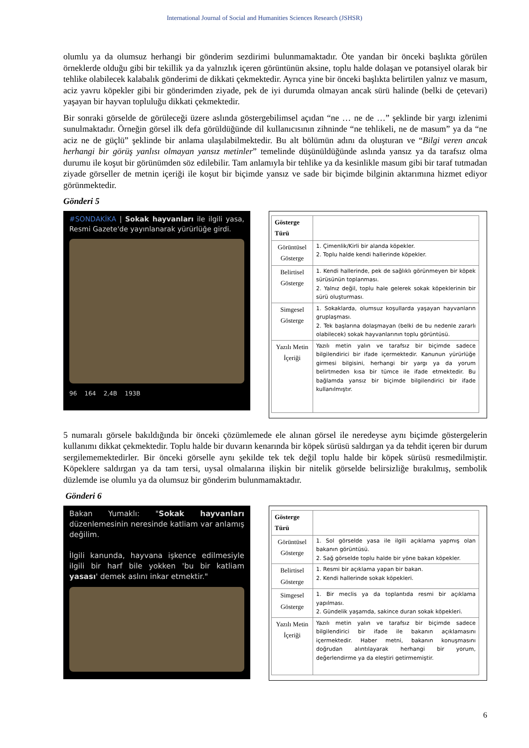International Journal of Social and Humanities Sciences Research (JSHSR)
olumlu ya da olumsuz herhangi bir gönderim sezdirimi bulunmamaktadır. Öte yandan bir önceki başlıkta görülen örneklerde olduğu gibi bir tekillik ya da yalnızlık içeren görüntünün aksine, toplu halde dolaşan ve potansiyel olarak bir tehlike olabilecek kalabalık gönderimi de dikkati çekmektedir. Ayrıca yine bir önceki başlıkta belirtilen yalnız ve masum, aciz yavru köpekler gibi bir gönderimden ziyade, pek de iyi durumda olmayan ancak sürü halinde (belki de çetevari) yaşayan bir hayvan topluluğu dikkati çekmektedir.
Bir sonraki görselde de görüleceği üzere aslında göstergebilimsel açıdan “ne … ne de …” şeklinde bir yargı izlenimi sunulmaktadır. Örneğin görsel ilk defa görüldüğünde dil kullanıcısının zihninde “ne tehlikeli, ne de masum” ya da “ne aciz ne de güçlü” şeklinde bir anlama ulaşılabilmektedir. Bu alt bölümün adını da oluşturan ve “Bilgi veren ancak herhangi bir görüş yanlısı olmayan yansız metinler” temelinde düşünüldüğünde aslında yansız ya da tarafsız olma durumu ile koşut bir görünümden söz edilebilir. Tam anlamıyla bir tehlike ya da kesinlikle masum gibi bir taraf tutmadan ziyade görseller de metnin içeriği ile koşut bir biçimde yansız ve sade bir biçimde bilginin aktarımına hizmet ediyor görünmektedir.
Gönderi 5
#SONDAKİKA | Sokak hayvanları ile ilgili yasa, Resmi Gazete'de yayınlanarak yürürlüğe girdi.
96 164 2,4B 193B
| Gösterge Türü | |
| --- | --- |
| Görüntüsel Gösterge | 1. Çimenlik/Kirli bir alanda köpekler. 2. Toplu halde kendi hallerinde köpekler. |
| Belirtisel Gösterge | 1. Kendi hallerinde, pek de sağlıklı görünmeyen bir köpek sürüsünün toplanması. 2. Yalnız değil, toplu hale gelerek sokak köpeklerinin bir sürü oluşturması. |
| Simgesel Gösterge | 1. Sokaklarda, olumsuz koşullarda yaşayan hayvanların gruplaşması. 2. Tek başlarına dolaşmayan (belki de bu nedenle zararlı olabilecek) sokak hayvanlarının toplu görüntüsü. |
| Yazılı Metin İçeriği | Yazılı metin yalın ve tarafsız bir biçimde sadece bilgilendirici bir ifade içermektedir. Kanunun yürürlüğe girmesi bilgisini, herhangi bir yargı ya da yorum belirtmeden kısa bir tümce ile ifade etmektedir. Bu bağlamda yansız bir biçimde bilgilendirici bir ifade kullanılmıştır. |
5 numaralı görsele bakıldığında bir önceki çözümlemede ele alınan görsel ile neredeyse aynı biçimde göstergelerin kullanımı dikkat çekmektedir. Toplu halde bir duvarın kenarında bir köpek sürüsü saldırgan ya da tehdit içeren bir durum sergilememektedirler. Bir önceki görselle aynı şekilde tek tek değil toplu halde bir köpek sürüsü resmedilmiştir. Köpeklere saldırgan ya da tam tersi, uysal olmalarına ilişkin bir nitelik görselde belirsizliğe bırakılmış, sembolik düzlemde ise olumlu ya da olumsuz bir gönderim bulunmamaktadır.
Gönderi 6
Bakan Yumaklı: "Sokak hayvanları düzenlemesinin neresinde katliam var anlamış değilim.
İlgili kanunda, hayvana işkence edilmesiyle ilgili bir harf bile yokken 'bu bir katliam yasası' demek aslını inkar etmektir."
| Gösterge Türü | |
| --- | --- |
| Görüntüsel Gösterge | 1. Sol görselde yasa ile ilgili açıklama yapmış olan bakanın görüntüsü. 2. Sağ görselde toplu halde bir yöne bakan köpekler. |
| Belirtisel Gösterge | 1. Resmi bir açıklama yapan bir bakan. 2. Kendi hallerinde sokak köpekleri. |
| Simgesel Gösterge | 1. Bir meclis ya da toplantıda resmi bir açıklama yapılması. 2. Gündelik yaşamda, sakince duran sokak köpekleri. |
| Yazılı Metin İçeriği | Yazılı metin yalın ve tarafsız bir biçimde sadece bilgilendirici bir ifade ile bakanın açıklamasını içermektedir. Haber metni, bakanın konuşmasını doğrudan alıntılayarak herhangi bir yorum, değerlendirme ya da eleştiri getirmemiştir. |
6